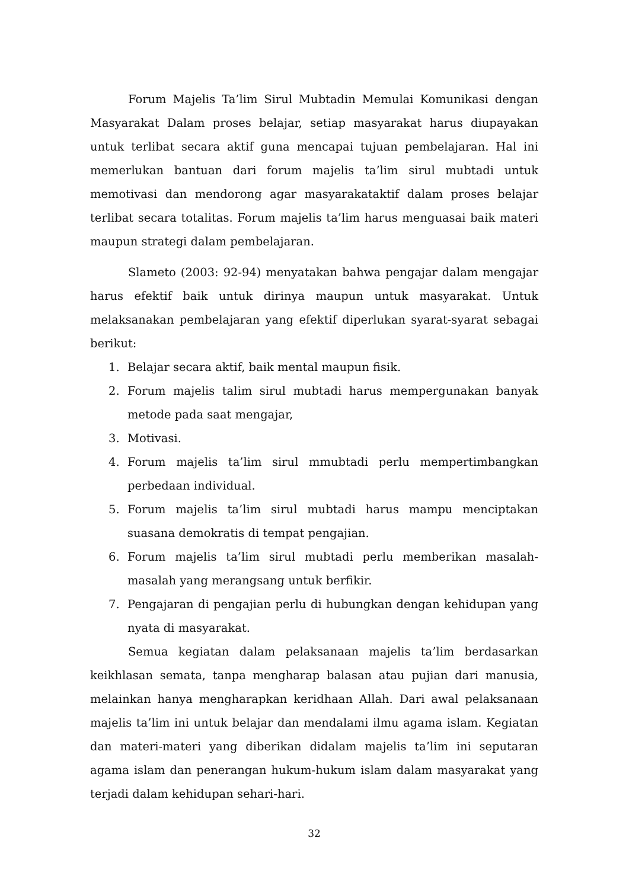Forum Majelis Ta’lim Sirul Mubtadin Memulai Komunikasi dengan Masyarakat Dalam proses belajar, setiap masyarakat harus diupayakan untuk terlibat secara aktif guna mencapai tujuan pembelajaran. Hal ini memerlukan bantuan dari forum majelis ta’lim sirul mubtadi untuk memotivasi dan mendorong agar masyarakataktif dalam proses belajar terlibat secara totalitas. Forum majelis ta’lim harus menguasai baik materi maupun strategi dalam pembelajaran.
Slameto (2003: 92-94) menyatakan bahwa pengajar dalam mengajar harus efektif baik untuk dirinya maupun untuk masyarakat. Untuk melaksanakan pembelajaran yang efektif diperlukan syarat-syarat sebagai berikut:
1. Belajar secara aktif, baik mental maupun fisik.
2. Forum majelis talim sirul mubtadi harus mempergunakan banyak metode pada saat mengajar,
3. Motivasi.
4. Forum majelis ta’lim sirul mmubtadi perlu mempertimbangkan perbedaan individual.
5. Forum majelis ta’lim sirul mubtadi harus mampu menciptakan suasana demokratis di tempat pengajian.
6. Forum majelis ta’lim sirul mubtadi perlu memberikan masalah-masalah yang merangsang untuk berfikir.
7. Pengajaran di pengajian perlu di hubungkan dengan kehidupan yang nyata di masyarakat.
Semua kegiatan dalam pelaksanaan majelis ta’lim berdasarkan keikhlasan semata, tanpa mengharap balasan atau pujian dari manusia, melainkan hanya mengharapkan keridhaan Allah. Dari awal pelaksanaan majelis ta’lim ini untuk belajar dan mendalami ilmu agama islam. Kegiatan dan materi-materi yang diberikan didalam majelis ta’lim ini seputaran agama islam dan penerangan hukum-hukum islam dalam masyarakat yang terjadi dalam kehidupan sehari-hari.
32